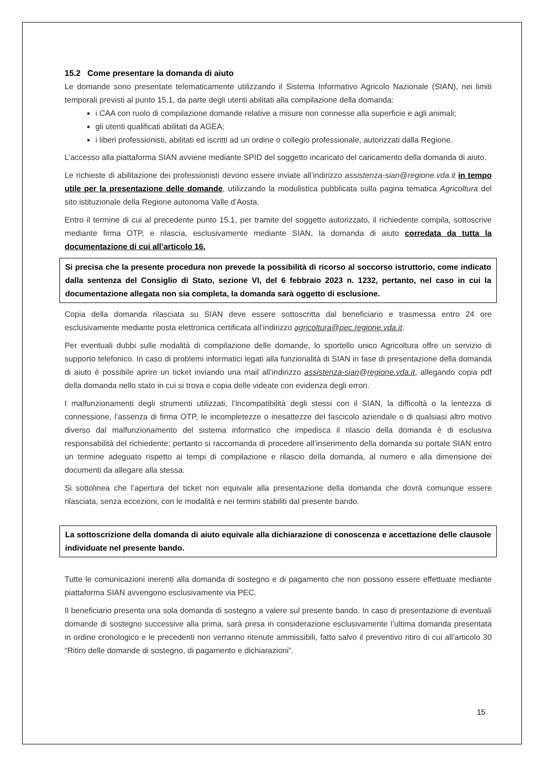15.2 Come presentare la domanda di aiuto
Le domande sono presentate telematicamente utilizzando il Sistema Informativo Agricolo Nazionale (SIAN), nei limiti temporali previsti al punto 15.1, da parte degli utenti abilitati alla compilazione della domanda:
i CAA con ruolo di compilazione domande relative a misure non connesse alla superficie e agli animali;
gli utenti qualificati abilitati da AGEA;
i liberi professionisti, abilitati ed iscritti ad un ordine o collegio professionale, autorizzati dalla Regione.
L’accesso alla piattaforma SIAN avviene mediante SPID del soggetto incaricato del caricamento della domanda di aiuto.
Le richieste di abilitazione dei professionisti devono essere inviate all’indirizzo assistenza-sian@regione.vda.it in tempo utile per la presentazione delle domande, utilizzando la modulistica pubblicata sulla pagina tematica Agricoltura del sito istituzionale della Regione autonoma Valle d’Aosta.
Entro il termine di cui al precedente punto 15.1, per tramite del soggetto autorizzato, il richiedente compila, sottoscrive mediante firma OTP, e rilascia, esclusivamente mediante SIAN, la domanda di aiuto corredata da tutta la documentazione di cui all’articolo 16.
Si precisa che la presente procedura non prevede la possibilità di ricorso al soccorso istruttorio, come indicato dalla sentenza del Consiglio di Stato, sezione VI, del 6 febbraio 2023 n. 1232, pertanto, nel caso in cui la documentazione allegata non sia completa, la domanda sarà oggetto di esclusione.
Copia della domanda rilasciata su SIAN deve essere sottoscritta dal beneficiario e trasmessa entro 24 ore esclusivamente mediante posta elettronica certificata all’indirizzo agricoltura@pec.regione.vda.it.
Per eventuali dubbi sulle modalità di compilazione delle domande, lo sportello unico Agricoltura offre un servizio di supporto telefonico. In caso di problemi informatici legati alla funzionalità di SIAN in fase di presentazione della domanda di aiuto è possibile aprire un ticket inviando una mail all’indirizzo assistenza-sian@regione.vda.it, allegando copia pdf della domanda nello stato in cui si trova e copia delle videate con evidenza degli errori.
I malfunzionamenti degli strumenti utilizzati, l’incompatibilità degli stessi con il SIAN, la difficoltà o la lentezza di connessione, l’assenza di firma OTP, le incompletezze o inesattezze del fascicolo aziendale o di qualsiasi altro motivo diverso dal malfunzionamento del sistema informatico che impedisca il rilascio della domanda è di esclusiva responsabilità del richiedente; pertanto si raccomanda di procedere all’inserimento della domanda su portale SIAN entro un termine adeguato rispetto ai tempi di compilazione e rilascio della domanda, al numero e alla dimensione dei documenti da allegare alla stessa.
Si sottolinea che l’apertura del ticket non equivale alla presentazione della domanda che dovrà comunque essere rilasciata, senza eccezioni, con le modalità e nei termini stabiliti dal presente bando.
La sottoscrizione della domanda di aiuto equivale alla dichiarazione di conoscenza e accettazione delle clausole individuate nel presente bando.
Tutte le comunicazioni inerenti alla domanda di sostegno e di pagamento che non possono essere effettuate mediante piattaforma SIAN avvengono esclusivamente via PEC.
Il beneficiario presenta una sola domanda di sostegno a valere sul presente bando. In caso di presentazione di eventuali domande di sostegno successive alla prima, sarà presa in considerazione esclusivamente l’ultima domanda presentata in ordine cronologico e le precedenti non verranno ritenute ammissibili, fatto salvo il preventivo ritiro di cui all’articolo 30 “Ritiro delle domande di sostegno, di pagamento e dichiarazioni”.
15